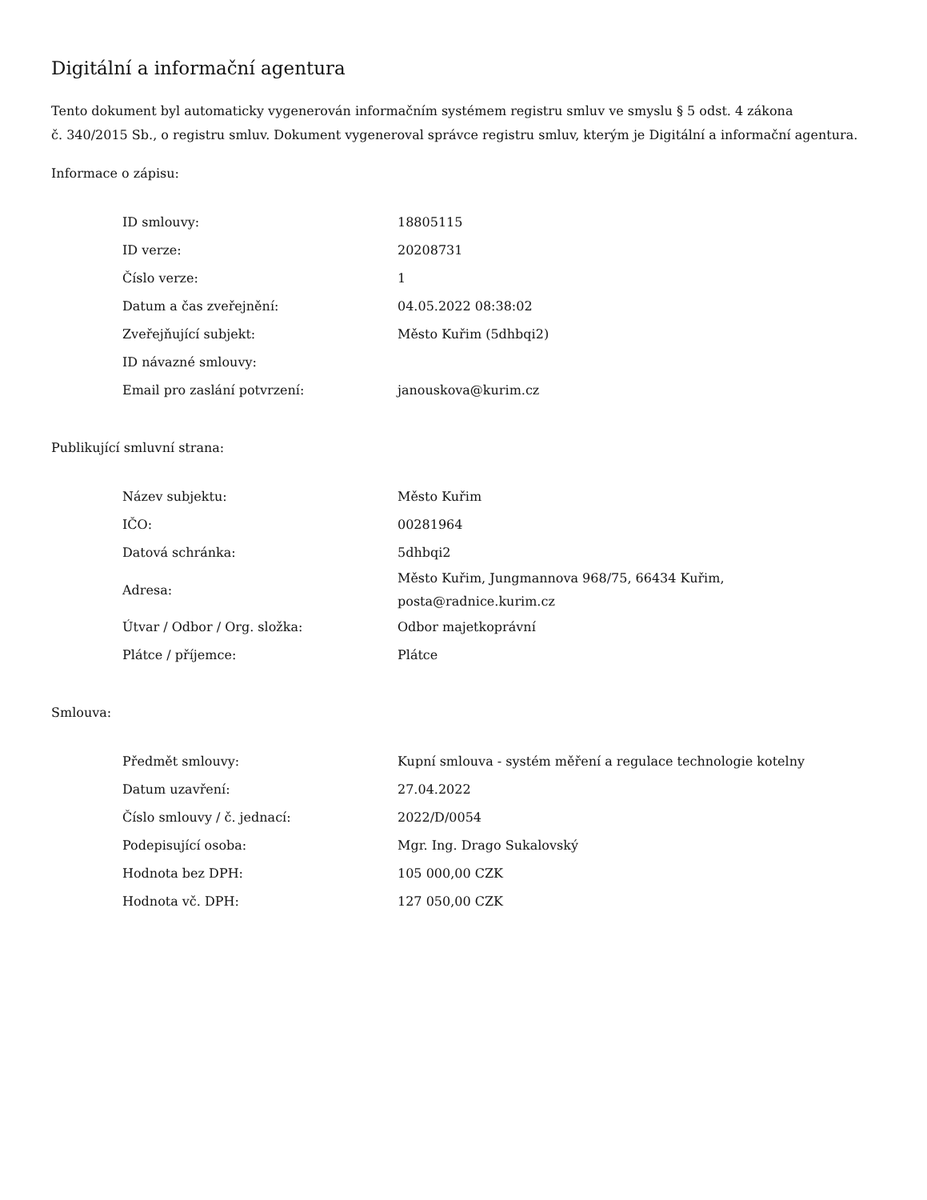Digitální a informační agentura
Tento dokument byl automaticky vygenerován informačním systémem registru smluv ve smyslu § 5 odst. 4 zákona
č. 340/2015 Sb., o registru smluv. Dokument vygeneroval správce registru smluv, kterým je Digitální a informační agentura.
Informace o zápisu:
| ID smlouvy: | 18805115 |
| ID verze: | 20208731 |
| Číslo verze: | 1 |
| Datum a čas zveřejnění: | 04.05.2022 08:38:02 |
| Zveřejňující subjekt: | Město Kuřim (5dhbqi2) |
| ID návazné smlouvy: | |
| Email pro zaslání potvrzení: | janouskova@kurim.cz |
Publikující smluvní strana:
| Název subjektu: | Město Kuřim |
| IČO: | 00281964 |
| Datová schránka: | 5dhbqi2 |
| Adresa: | Město Kuřim, Jungmannova 968/75, 66434 Kuřim, posta@radnice.kurim.cz |
| Útvar / Odbor / Org. složka: | Odbor majetkoprávní |
| Plátce / příjemce: | Plátce |
Smlouva:
| Předmět smlouvy: | Kupní smlouva - systém měření a regulace technologie kotelny |
| Datum uzavření: | 27.04.2022 |
| Číslo smlouvy / č. jednací: | 2022/D/0054 |
| Podepisující osoba: | Mgr. Ing. Drago Sukalovský |
| Hodnota bez DPH: | 105 000,00 CZK |
| Hodnota vč. DPH: | 127 050,00 CZK |